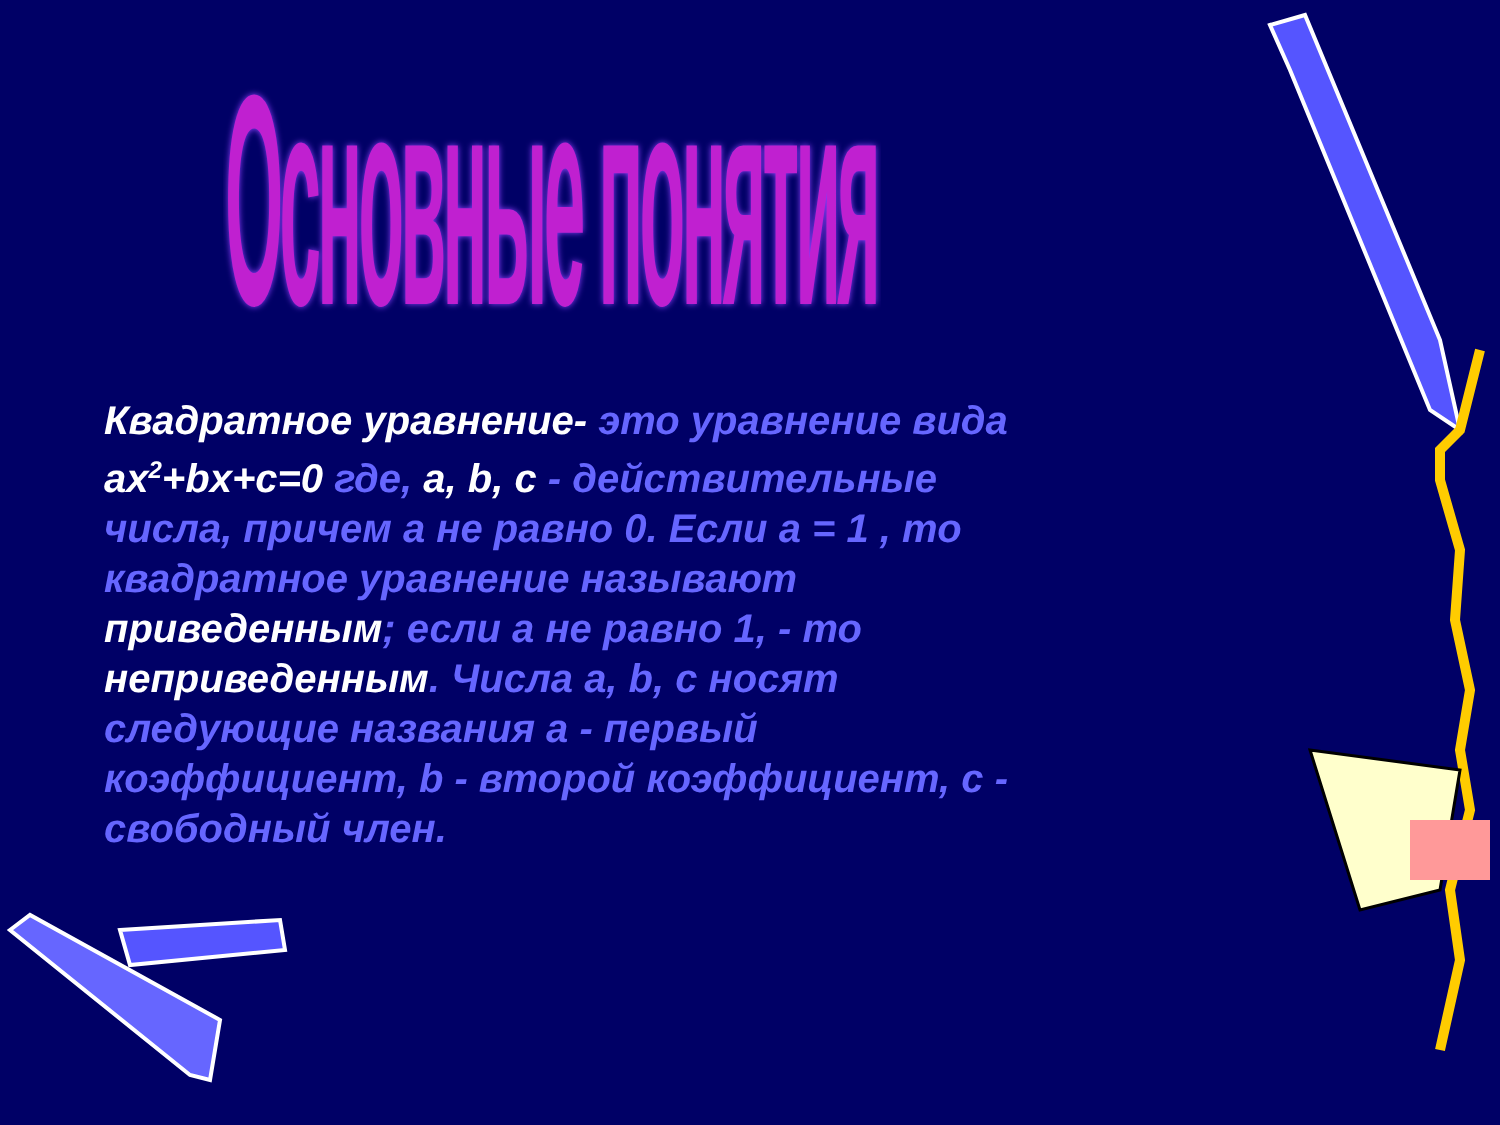Основные понятия
Квадратное уравнение- это уравнение вида ax<sup>2</sup>+bx+c=0 где, a, b, c - действительные числа, причем а не равно 0. Если а = 1 , то квадратное уравнение называют приведенным; если а не равно 1, - то неприведенным. Числа a, b, c носят следующие названия a - первый коэффициент, b - второй коэффициент, c - свободный член.